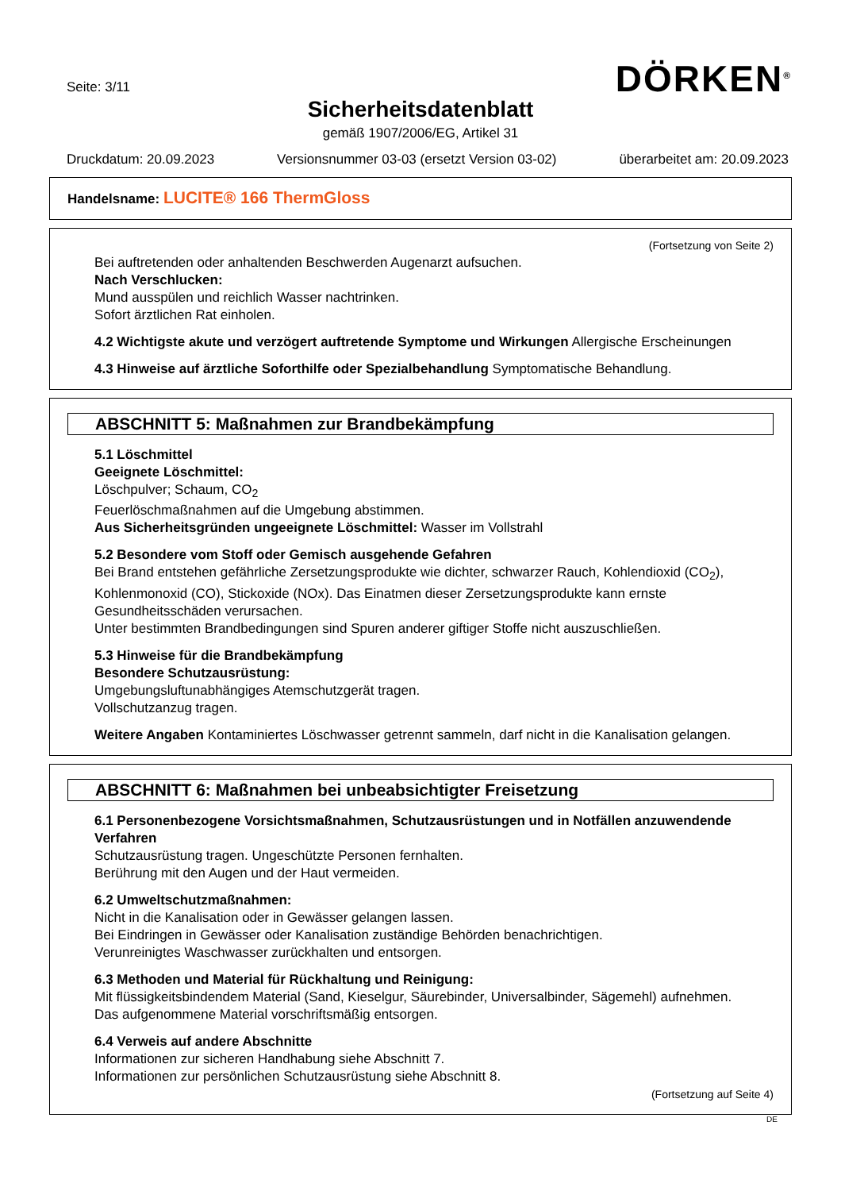Seite: 3/11 DÖRKEN<sup>®</sup>
Sicherheitsdatenblatt
gemäß 1907/2006/EG, Artikel 31
Druckdatum: 20.09.2023 Versionsnummer 03-03 (ersetzt Version 03-02) überarbeitet am: 20.09.2023
Handelsname: LUCITE® 166 ThermGloss
(Fortsetzung von Seite 2)
Bei auftretenden oder anhaltenden Beschwerden Augenarzt aufsuchen.
Nach Verschlucken:
Mund ausspülen und reichlich Wasser nachtrinken.
Sofort ärztlichen Rat einholen.
4.2 Wichtigste akute und verzögert auftretende Symptome und Wirkungen Allergische Erscheinungen
4.3 Hinweise auf ärztliche Soforthilfe oder Spezialbehandlung Symptomatische Behandlung.
ABSCHNITT 5: Maßnahmen zur Brandbekämpfung
5.1 Löschmittel
Geeignete Löschmittel:
Löschpulver; Schaum, CO<sub>2</sub>
Feuerlöschmaßnahmen auf die Umgebung abstimmen.
Aus Sicherheitsgründen ungeeignete Löschmittel: Wasser im Vollstrahl
5.2 Besondere vom Stoff oder Gemisch ausgehende Gefahren
Bei Brand entstehen gefährliche Zersetzungsprodukte wie dichter, schwarzer Rauch, Kohlendioxid (CO<sub>2</sub>), Kohlenmonoxid (CO), Stickoxide (NOx). Das Einatmen dieser Zersetzungsprodukte kann ernste Gesundheitsschäden verursachen.
Unter bestimmten Brandbedingungen sind Spuren anderer giftiger Stoffe nicht auszuschließen.
5.3 Hinweise für die Brandbekämpfung
Besondere Schutzausrüstung:
Umgebungsluftunabhängiges Atemschutzgerät tragen.
Vollschutzanzug tragen.
Weitere Angaben Kontaminiertes Löschwasser getrennt sammeln, darf nicht in die Kanalisation gelangen.
ABSCHNITT 6: Maßnahmen bei unbeabsichtigter Freisetzung
6.1 Personenbezogene Vorsichtsmaßnahmen, Schutzausrüstungen und in Notfällen anzuwendende Verfahren
Schutzausrüstung tragen. Ungeschützte Personen fernhalten.
Berührung mit den Augen und der Haut vermeiden.
6.2 Umweltschutzmaßnahmen:
Nicht in die Kanalisation oder in Gewässer gelangen lassen.
Bei Eindringen in Gewässer oder Kanalisation zuständige Behörden benachrichtigen.
Verunreinigtes Waschwasser zurückhalten und entsorgen.
6.3 Methoden und Material für Rückhaltung und Reinigung:
Mit flüssigkeitsbindendem Material (Sand, Kieselgur, Säurebinder, Universalbinder, Sägemehl) aufnehmen.
Das aufgenommene Material vorschriftsmäßig entsorgen.
6.4 Verweis auf andere Abschnitte
Informationen zur sicheren Handhabung siehe Abschnitt 7.
Informationen zur persönlichen Schutzausrüstung siehe Abschnitt 8.
(Fortsetzung auf Seite 4)
DE